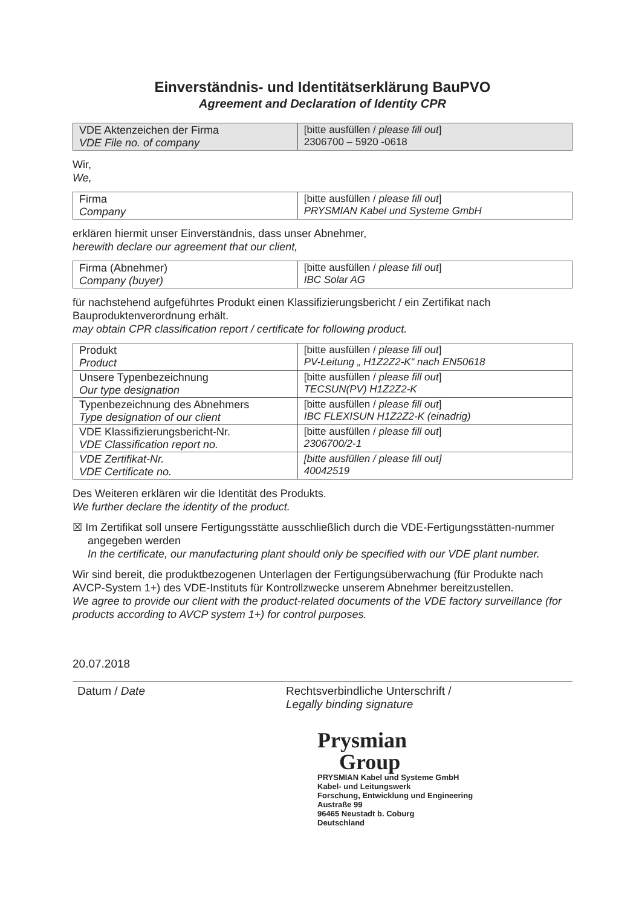Einverständnis- und Identitätserklärung BauPVO
Agreement and Declaration of Identity CPR
| VDE Aktenzeichen der Firma VDE File no. of company | [bitte ausfüllen / please fill out ] 2306700 – 5920 -0618 |
Wir,
We,
| Firma Company | [bitte ausfüllen / please fill out ] PRYSMIAN Kabel und Systeme GmbH |
erklären hiermit unser Einverständnis, dass unser Abnehmer,
herewith declare our agreement that our client,
| Firma (Abnehmer) Company (buyer) | [bitte ausfüllen / please fill out ] IBC Solar AG |
für nachstehend aufgeführtes Produkt einen Klassifizierungsbericht / ein Zertifikat nach Bauproduktenverordnung erhält.
may obtain CPR classification report / certificate for following product.
| Produkt Product | [bitte ausfüllen / please fill out ] PV-Leitung „ H1Z2Z2-K“ nach EN50618 |
| Unsere Typenbezeichnung Our type designation | [bitte ausfüllen / please fill out ] TECSUN(PV) H1Z2Z2-K |
| Typenbezeichnung des Abnehmers Type designation of our client | [bitte ausfüllen / please fill out ] IBC FLEXISUN H1Z2Z2-K (einadrig) |
| VDE Klassifizierungsbericht-Nr. VDE Classification report no. | [bitte ausfüllen / please fill out ] 2306700/2-1 |
| VDE Zertifikat-Nr. VDE Certificate no. | [bitte ausfüllen / please fill out] 40042519 |
Des Weiteren erklären wir die Identität des Produkts.
We further declare the identity of the product.
☒ Im Zertifikat soll unsere Fertigungsstätte ausschließlich durch die VDE-Fertigungsstätten-nummer angegeben werden
In the certificate, our manufacturing plant should only be specified with our VDE plant number.
Wir sind bereit, die produktbezogenen Unterlagen der Fertigungsüberwachung (für Produkte nach AVCP-System 1+) des VDE-Instituts für Kontrollzwecke unserem Abnehmer bereitzustellen.
We agree to provide our client with the product-related documents of the VDE factory surveillance (for products according to AVCP system 1+) for control purposes.
20.07.2018
Datum / Date Rechtsverbindliche Unterschrift /
Legally binding signature
Prysmian
Group
PRYSMIAN Kabel und Systeme GmbH
Kabel- und Leitungswerk
Forschung, Entwicklung und Engineering
Austraße 99
96465 Neustadt b. Coburg
Deutschland